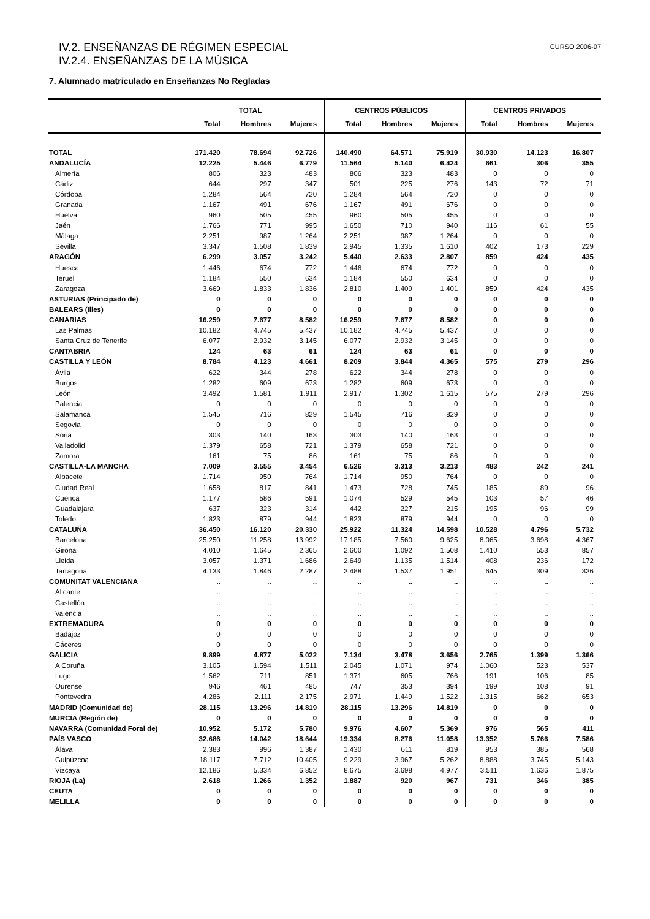IV.2. ENSEÑANZAS DE RÉGIMEN ESPECIAL
IV.2.4. ENSEÑANZAS DE LA MÚSICA
CURSO 2006-07
7. Alumnado matriculado en Enseñanzas No Regladas
| | TOTAL | | | CENTROS PÚBLICOS | | | CENTROS PRIVADOS | | |
| --- | --- | --- | --- | --- | --- | --- | --- | --- | --- |
| | Total | Hombres | Mujeres | Total | Hombres | Mujeres | Total | Hombres | Mujeres |
| TOTAL | 171.420 | 78.694 | 92.726 | 140.490 | 64.571 | 75.919 | 30.930 | 14.123 | 16.807 |
| ANDALUCÍA | 12.225 | 5.446 | 6.779 | 11.564 | 5.140 | 6.424 | 661 | 306 | 355 |
| Almería | 806 | 323 | 483 | 806 | 323 | 483 | 0 | 0 | 0 |
| Cádiz | 644 | 297 | 347 | 501 | 225 | 276 | 143 | 72 | 71 |
| Córdoba | 1.284 | 564 | 720 | 1.284 | 564 | 720 | 0 | 0 | 0 |
| Granada | 1.167 | 491 | 676 | 1.167 | 491 | 676 | 0 | 0 | 0 |
| Huelva | 960 | 505 | 455 | 960 | 505 | 455 | 0 | 0 | 0 |
| Jaén | 1.766 | 771 | 995 | 1.650 | 710 | 940 | 116 | 61 | 55 |
| Málaga | 2.251 | 987 | 1.264 | 2.251 | 987 | 1.264 | 0 | 0 | 0 |
| Sevilla | 3.347 | 1.508 | 1.839 | 2.945 | 1.335 | 1.610 | 402 | 173 | 229 |
| ARAGÓN | 6.299 | 3.057 | 3.242 | 5.440 | 2.633 | 2.807 | 859 | 424 | 435 |
| Huesca | 1.446 | 674 | 772 | 1.446 | 674 | 772 | 0 | 0 | 0 |
| Teruel | 1.184 | 550 | 634 | 1.184 | 550 | 634 | 0 | 0 | 0 |
| Zaragoza | 3.669 | 1.833 | 1.836 | 2.810 | 1.409 | 1.401 | 859 | 424 | 435 |
| ASTURIAS (Principado de) | 0 | 0 | 0 | 0 | 0 | 0 | 0 | 0 | 0 |
| BALEARS (Illes) | 0 | 0 | 0 | 0 | 0 | 0 | 0 | 0 | 0 |
| CANARIAS | 16.259 | 7.677 | 8.582 | 16.259 | 7.677 | 8.582 | 0 | 0 | 0 |
| Las Palmas | 10.182 | 4.745 | 5.437 | 10.182 | 4.745 | 5.437 | 0 | 0 | 0 |
| Santa Cruz de Tenerife | 6.077 | 2.932 | 3.145 | 6.077 | 2.932 | 3.145 | 0 | 0 | 0 |
| CANTABRIA | 124 | 63 | 61 | 124 | 63 | 61 | 0 | 0 | 0 |
| CASTILLA Y LEÓN | 8.784 | 4.123 | 4.661 | 8.209 | 3.844 | 4.365 | 575 | 279 | 296 |
| Ávila | 622 | 344 | 278 | 622 | 344 | 278 | 0 | 0 | 0 |
| Burgos | 1.282 | 609 | 673 | 1.282 | 609 | 673 | 0 | 0 | 0 |
| León | 3.492 | 1.581 | 1.911 | 2.917 | 1.302 | 1.615 | 575 | 279 | 296 |
| Palencia | 0 | 0 | 0 | 0 | 0 | 0 | 0 | 0 | 0 |
| Salamanca | 1.545 | 716 | 829 | 1.545 | 716 | 829 | 0 | 0 | 0 |
| Segovia | 0 | 0 | 0 | 0 | 0 | 0 | 0 | 0 | 0 |
| Soria | 303 | 140 | 163 | 303 | 140 | 163 | 0 | 0 | 0 |
| Valladolid | 1.379 | 658 | 721 | 1.379 | 658 | 721 | 0 | 0 | 0 |
| Zamora | 161 | 75 | 86 | 161 | 75 | 86 | 0 | 0 | 0 |
| CASTILLA-LA MANCHA | 7.009 | 3.555 | 3.454 | 6.526 | 3.313 | 3.213 | 483 | 242 | 241 |
| Albacete | 1.714 | 950 | 764 | 1.714 | 950 | 764 | 0 | 0 | 0 |
| Ciudad Real | 1.658 | 817 | 841 | 1.473 | 728 | 745 | 185 | 89 | 96 |
| Cuenca | 1.177 | 586 | 591 | 1.074 | 529 | 545 | 103 | 57 | 46 |
| Guadalajara | 637 | 323 | 314 | 442 | 227 | 215 | 195 | 96 | 99 |
| Toledo | 1.823 | 879 | 944 | 1.823 | 879 | 944 | 0 | 0 | 0 |
| CATALUÑA | 36.450 | 16.120 | 20.330 | 25.922 | 11.324 | 14.598 | 10.528 | 4.796 | 5.732 |
| Barcelona | 25.250 | 11.258 | 13.992 | 17.185 | 7.560 | 9.625 | 8.065 | 3.698 | 4.367 |
| Girona | 4.010 | 1.645 | 2.365 | 2.600 | 1.092 | 1.508 | 1.410 | 553 | 857 |
| Lleida | 3.057 | 1.371 | 1.686 | 2.649 | 1.135 | 1.514 | 408 | 236 | 172 |
| Tarragona | 4.133 | 1.846 | 2.287 | 3.488 | 1.537 | 1.951 | 645 | 309 | 336 |
| COMUNITAT VALENCIANA | .. | .. | .. | .. | .. | .. | .. | .. | .. |
| Alicante | .. | .. | .. | .. | .. | .. | .. | .. | .. |
| Castellón | .. | .. | .. | .. | .. | .. | .. | .. | .. |
| Valencia | .. | .. | .. | .. | .. | .. | .. | .. | .. |
| EXTREMADURA | 0 | 0 | 0 | 0 | 0 | 0 | 0 | 0 | 0 |
| Badajoz | 0 | 0 | 0 | 0 | 0 | 0 | 0 | 0 | 0 |
| Cáceres | 0 | 0 | 0 | 0 | 0 | 0 | 0 | 0 | 0 |
| GALICIA | 9.899 | 4.877 | 5.022 | 7.134 | 3.478 | 3.656 | 2.765 | 1.399 | 1.366 |
| A Coruña | 3.105 | 1.594 | 1.511 | 2.045 | 1.071 | 974 | 1.060 | 523 | 537 |
| Lugo | 1.562 | 711 | 851 | 1.371 | 605 | 766 | 191 | 106 | 85 |
| Ourense | 946 | 461 | 485 | 747 | 353 | 394 | 199 | 108 | 91 |
| Pontevedra | 4.286 | 2.111 | 2.175 | 2.971 | 1.449 | 1.522 | 1.315 | 662 | 653 |
| MADRID (Comunidad de) | 28.115 | 13.296 | 14.819 | 28.115 | 13.296 | 14.819 | 0 | 0 | 0 |
| MURCIA (Región de) | 0 | 0 | 0 | 0 | 0 | 0 | 0 | 0 | 0 |
| NAVARRA (Comunidad Foral de) | 10.952 | 5.172 | 5.780 | 9.976 | 4.607 | 5.369 | 976 | 565 | 411 |
| PAÍS VASCO | 32.686 | 14.042 | 18.644 | 19.334 | 8.276 | 11.058 | 13.352 | 5.766 | 7.586 |
| Álava | 2.383 | 996 | 1.387 | 1.430 | 611 | 819 | 953 | 385 | 568 |
| Guipúzcoa | 18.117 | 7.712 | 10.405 | 9.229 | 3.967 | 5.262 | 8.888 | 3.745 | 5.143 |
| Vizcaya | 12.186 | 5.334 | 6.852 | 8.675 | 3.698 | 4.977 | 3.511 | 1.636 | 1.875 |
| RIOJA (La) | 2.618 | 1.266 | 1.352 | 1.887 | 920 | 967 | 731 | 346 | 385 |
| CEUTA | 0 | 0 | 0 | 0 | 0 | 0 | 0 | 0 | 0 |
| MELILLA | 0 | 0 | 0 | 0 | 0 | 0 | 0 | 0 | 0 |